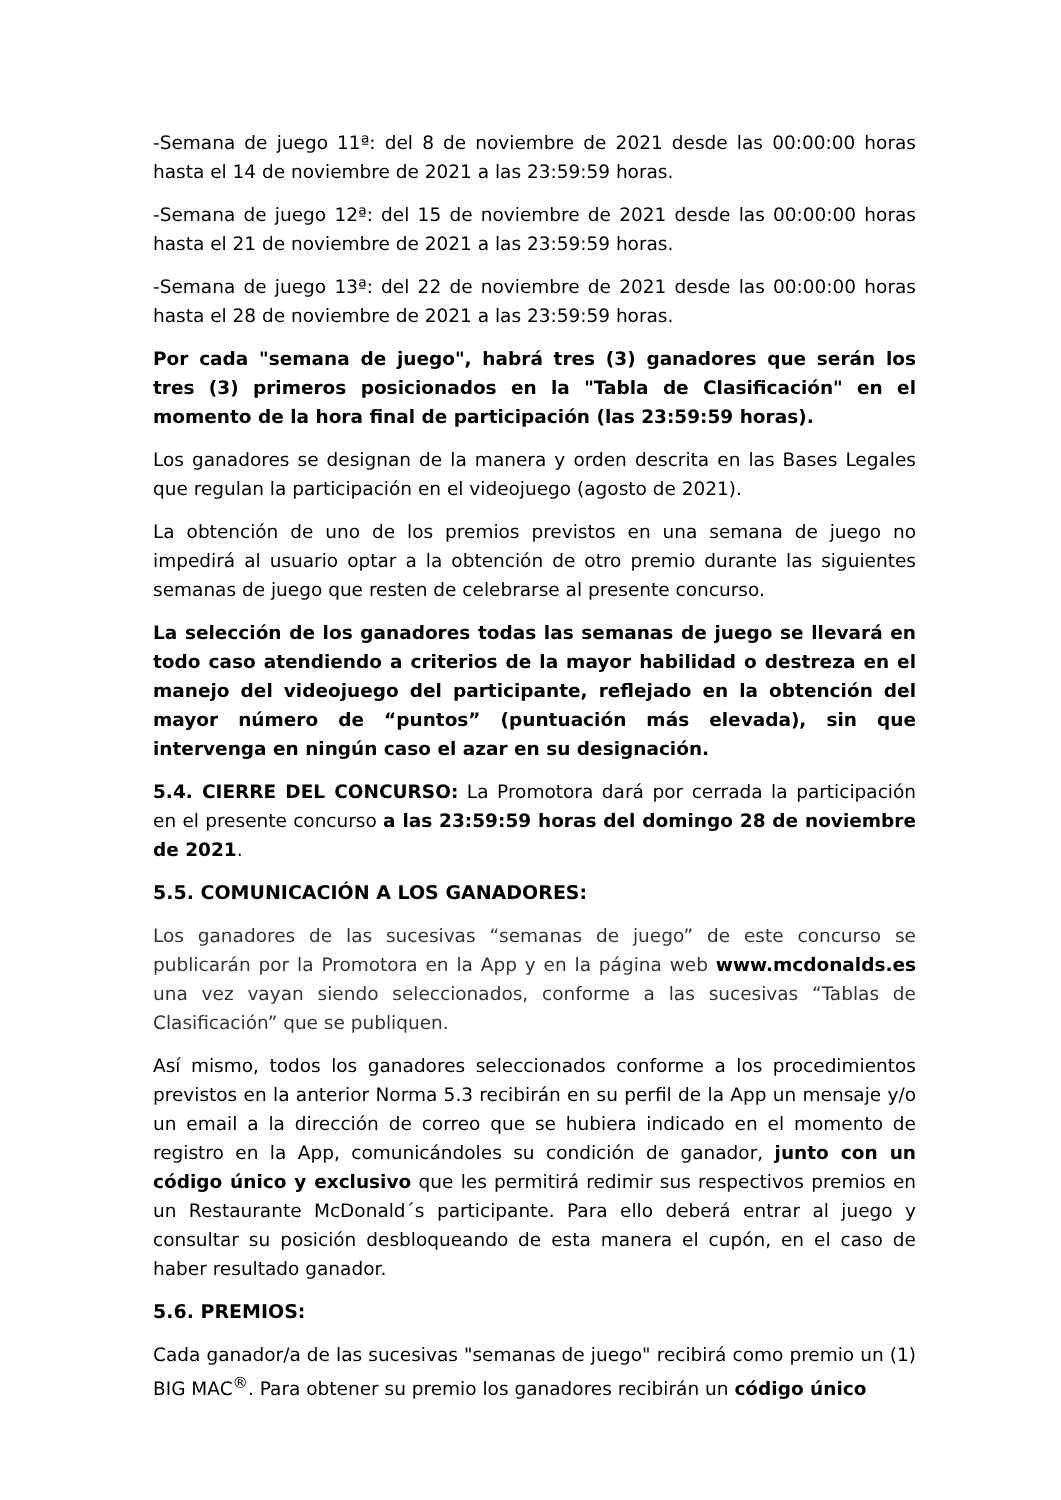-Semana de juego 11ª: del 8 de noviembre de 2021 desde las 00:00:00 horas hasta el 14 de noviembre de 2021 a las 23:59:59 horas.
-Semana de juego 12ª: del 15 de noviembre de 2021 desde las 00:00:00 horas hasta el 21 de noviembre de 2021 a las 23:59:59 horas.
-Semana de juego 13ª: del 22 de noviembre de 2021 desde las 00:00:00 horas hasta el 28 de noviembre de 2021 a las 23:59:59 horas.
Por cada "semana de juego", habrá tres (3) ganadores que serán los tres (3) primeros posicionados en la "Tabla de Clasificación" en el momento de la hora final de participación (las 23:59:59 horas).
Los ganadores se designan de la manera y orden descrita en las Bases Legales que regulan la participación en el videojuego (agosto de 2021).
La obtención de uno de los premios previstos en una semana de juego no impedirá al usuario optar a la obtención de otro premio durante las siguientes semanas de juego que resten de celebrarse al presente concurso.
La selección de los ganadores todas las semanas de juego se llevará en todo caso atendiendo a criterios de la mayor habilidad o destreza en el manejo del videojuego del participante, reflejado en la obtención del mayor número de “puntos” (puntuación más elevada), sin que intervenga en ningún caso el azar en su designación.
5.4. CIERRE DEL CONCURSO: La Promotora dará por cerrada la participación en el presente concurso a las 23:59:59 horas del domingo 28 de noviembre de 2021.
5.5. COMUNICACIÓN A LOS GANADORES:
Los ganadores de las sucesivas “semanas de juego” de este concurso se publicarán por la Promotora en la App y en la página web www.mcdonalds.es una vez vayan siendo seleccionados, conforme a las sucesivas “Tablas de Clasificación” que se publiquen.
Así mismo, todos los ganadores seleccionados conforme a los procedimientos previstos en la anterior Norma 5.3 recibirán en su perfil de la App un mensaje y/o un email a la dirección de correo que se hubiera indicado en el momento de registro en la App, comunicándoles su condición de ganador, junto con un código único y exclusivo que les permitirá redimir sus respectivos premios en un Restaurante McDonald´s participante. Para ello deberá entrar al juego y consultar su posición desbloqueando de esta manera el cupón, en el caso de haber resultado ganador.
5.6. PREMIOS:
Cada ganador/a de las sucesivas "semanas de juego" recibirá como premio un (1) BIG MAC<sup>®</sup>. Para obtener su premio los ganadores recibirán un código único